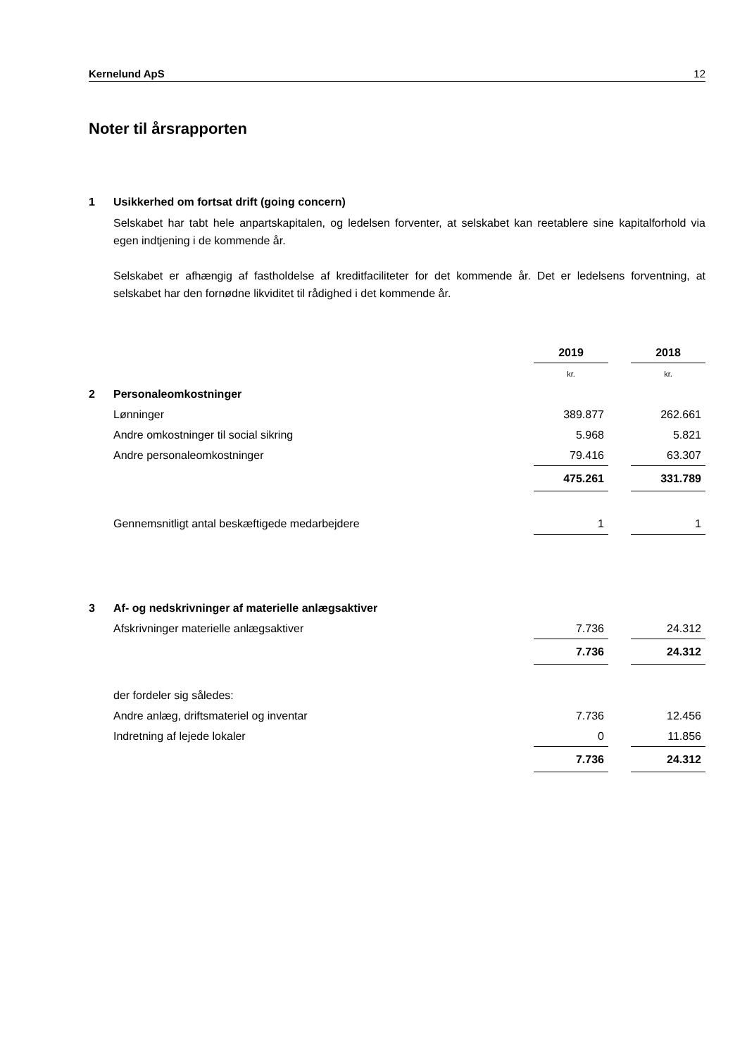Kernelund ApS 12
Noter til årsrapporten
1 Usikkerhed om fortsat drift (going concern)
Selskabet har tabt hele anpartskapitalen, og ledelsen forventer, at selskabet kan reetablere sine kapitalforhold via egen indtjening i de kommende år.
Selskabet er afhængig af fastholdelse af kreditfaciliteter for det kommende år. Det er ledelsens forventning, at selskabet har den fornødne likviditet til rådighed i det kommende år.
| | | 2019 | | 2018 |
| | | kr. | | kr. |
| 2 | Personaleomkostninger | | | |
| | Lønninger | 389.877 | | 262.661 |
| | Andre omkostninger til social sikring | 5.968 | | 5.821 |
| | Andre personaleomkostninger | 79.416 | | 63.307 |
| | | 475.261 | | 331.789 |
| | Gennemsnitligt antal beskæftigede medarbejdere | 1 | | 1 |
| 3 | Af- og nedskrivninger af materielle anlægsaktiver | | | |
| | Afskrivninger materielle anlægsaktiver | 7.736 | | 24.312 |
| | | 7.736 | | 24.312 |
| | der fordeler sig således: | | | |
| | Andre anlæg, driftsmateriel og inventar | 7.736 | | 12.456 |
| | Indretning af lejede lokaler | 0 | | 11.856 |
| | | 7.736 | | 24.312 |